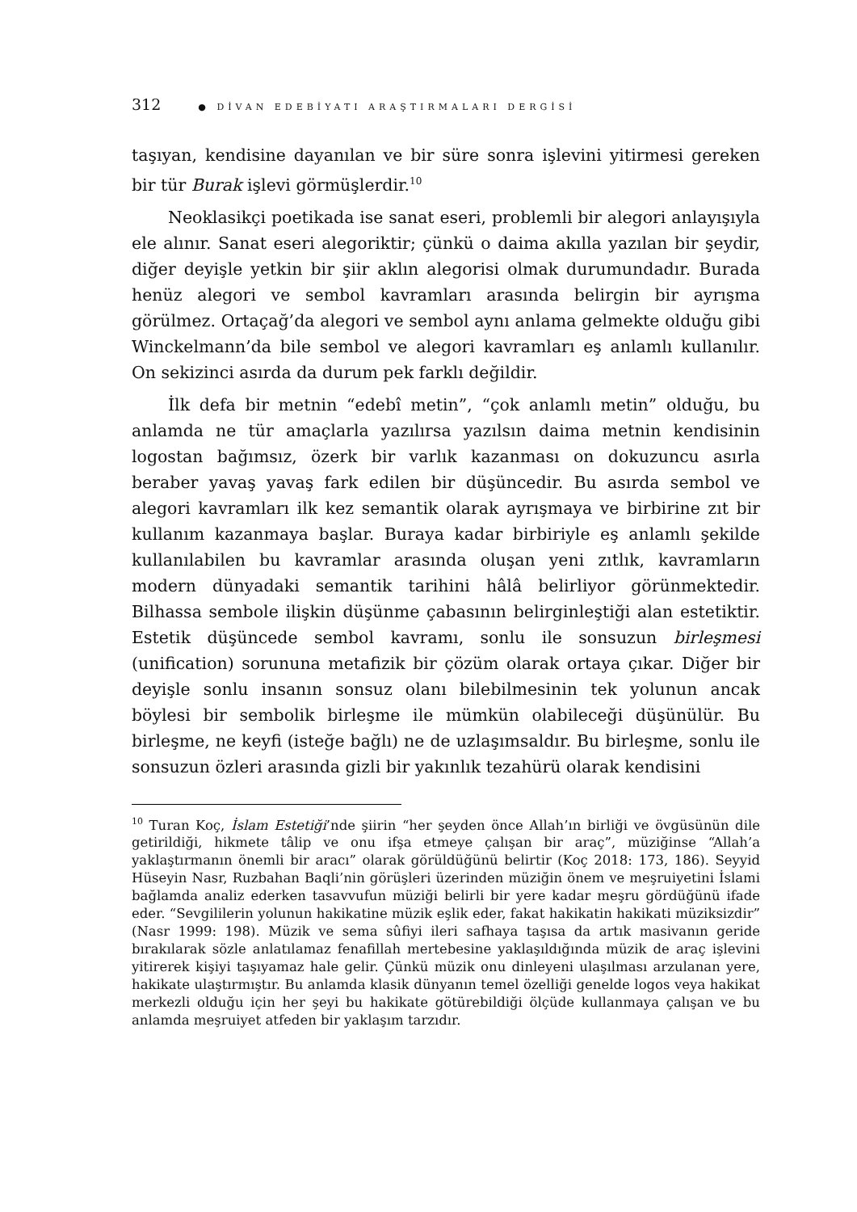312 ● DİVAN EDEBİYATI ARAŞTIRMALARI DERGİSİ
taşıyan, kendisine dayanılan ve bir süre sonra işlevini yitirmesi gereken bir tür Burak işlevi görmüşlerdir.<sup>10</sup>
Neoklasikçi poetikada ise sanat eseri, problemli bir alegori anlayışıyla ele alınır. Sanat eseri alegoriktir; çünkü o daima akılla yazılan bir şeydir, diğer deyişle yetkin bir şiir aklın alegorisi olmak durumundadır. Burada henüz alegori ve sembol kavramları arasında belirgin bir ayrışma görülmez. Ortaçağ’da alegori ve sembol aynı anlama gelmekte olduğu gibi Winckelmann’da bile sembol ve alegori kavramları eş anlamlı kullanılır. On sekizinci asırda da durum pek farklı değildir.
İlk defa bir metnin “edebî metin”, “çok anlamlı metin” olduğu, bu anlamda ne tür amaçlarla yazılırsa yazılsın daima metnin kendisinin logostan bağımsız, özerk bir varlık kazanması on dokuzuncu asırla beraber yavaş yavaş fark edilen bir düşüncedir. Bu asırda sembol ve alegori kavramları ilk kez semantik olarak ayrışmaya ve birbirine zıt bir kullanım kazanmaya başlar. Buraya kadar birbiriyle eş anlamlı şekilde kullanılabilen bu kavramlar arasında oluşan yeni zıtlık, kavramların modern dünyadaki semantik tarihini hâlâ belirliyor görünmektedir. Bilhassa sembole ilişkin düşünme çabasının belirginleştiği alan estetiktir. Estetik düşüncede sembol kavramı, sonlu ile sonsuzun birleşmesi (unification) sorununa metafizik bir çözüm olarak ortaya çıkar. Diğer bir deyişle sonlu insanın sonsuz olanı bilebilmesinin tek yolunun ancak böylesi bir sembolik birleşme ile mümkün olabileceği düşünülür. Bu birleşme, ne keyfi (isteğe bağlı) ne de uzlaşımsaldır. Bu birleşme, sonlu ile sonsuzun özleri arasında gizli bir yakınlık tezahürü olarak kendisini
<sup>10</sup> Turan Koç, İslam Estetiği’nde şiirin “her şeyden önce Allah’ın birliği ve övgüsünün dile getirildiği, hikmete tâlip ve onu ifşa etmeye çalışan bir araç”, müziğinse “Allah’a yaklaştırmanın önemli bir aracı” olarak görüldüğünü belirtir (Koç 2018: 173, 186). Seyyid Hüseyin Nasr, Ruzbahan Baqli’nin görüşleri üzerinden müziğin önem ve meşruiyetini İslami bağlamda analiz ederken tasavvufun müziği belirli bir yere kadar meşru gördüğünü ifade eder. “Sevgililerin yolunun hakikatine müzik eşlik eder, fakat hakikatin hakikati müziksizdir” (Nasr 1999: 198). Müzik ve sema sûfiyi ileri safhaya taşısa da artık masivanın geride bırakılarak sözle anlatılamaz fenafillah mertebesine yaklaşıldığında müzik de araç işlevini yitirerek kişiyi taşıyamaz hale gelir. Çünkü müzik onu dinleyeni ulaşılması arzulanan yere, hakikate ulaştırmıştır. Bu anlamda klasik dünyanın temel özelliği genelde logos veya hakikat merkezli olduğu için her şeyi bu hakikate götürebildiği ölçüde kullanmaya çalışan ve bu anlamda meşruiyet atfeden bir yaklaşım tarzıdır.